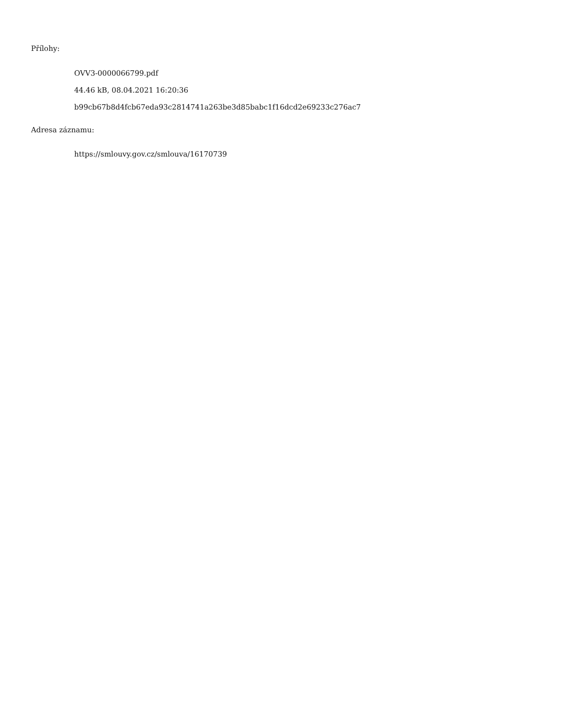Přílohy:
OVV3-0000066799.pdf
44.46 kB, 08.04.2021 16:20:36
b99cb67b8d4fcb67eda93c2814741a263be3d85babc1f16dcd2e69233c276ac7
Adresa záznamu:
https://smlouvy.gov.cz/smlouva/16170739